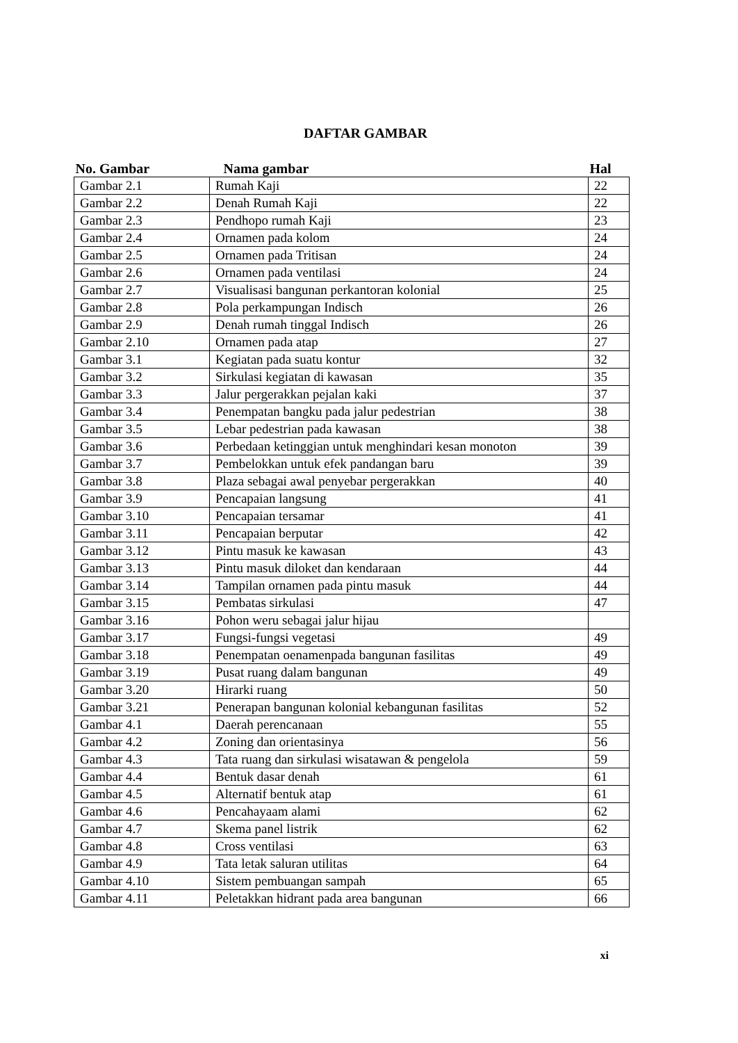DAFTAR GAMBAR
| No. Gambar | Nama gambar | Hal |
| --- | --- | --- |
| Gambar 2.1 | Rumah Kaji | 22 |
| Gambar 2.2 | Denah Rumah Kaji | 22 |
| Gambar 2.3 | Pendhopo rumah Kaji | 23 |
| Gambar 2.4 | Ornamen pada kolom | 24 |
| Gambar 2.5 | Ornamen pada Tritisan | 24 |
| Gambar 2.6 | Ornamen pada ventilasi | 24 |
| Gambar 2.7 | Visualisasi bangunan perkantoran kolonial | 25 |
| Gambar 2.8 | Pola perkampungan Indisch | 26 |
| Gambar 2.9 | Denah rumah tinggal Indisch | 26 |
| Gambar 2.10 | Ornamen pada atap | 27 |
| Gambar 3.1 | Kegiatan pada suatu kontur | 32 |
| Gambar 3.2 | Sirkulasi kegiatan di kawasan | 35 |
| Gambar 3.3 | Jalur pergerakkan pejalan kaki | 37 |
| Gambar 3.4 | Penempatan bangku pada jalur pedestrian | 38 |
| Gambar 3.5 | Lebar pedestrian pada kawasan | 38 |
| Gambar 3.6 | Perbedaan ketinggian untuk menghindari kesan monoton | 39 |
| Gambar 3.7 | Pembelokkan untuk efek pandangan baru | 39 |
| Gambar 3.8 | Plaza sebagai awal penyebar pergerakkan | 40 |
| Gambar 3.9 | Pencapaian langsung | 41 |
| Gambar 3.10 | Pencapaian tersamar | 41 |
| Gambar 3.11 | Pencapaian berputar | 42 |
| Gambar 3.12 | Pintu masuk ke kawasan | 43 |
| Gambar 3.13 | Pintu masuk diloket dan kendaraan | 44 |
| Gambar 3.14 | Tampilan ornamen pada pintu masuk | 44 |
| Gambar 3.15 | Pembatas sirkulasi | 47 |
| Gambar 3.16 | Pohon weru sebagai jalur hijau | |
| Gambar 3.17 | Fungsi-fungsi vegetasi | 49 |
| Gambar 3.18 | Penempatan oenamenpada bangunan fasilitas | 49 |
| Gambar 3.19 | Pusat ruang dalam bangunan | 49 |
| Gambar 3.20 | Hirarki ruang | 50 |
| Gambar 3.21 | Penerapan bangunan kolonial kebangunan fasilitas | 52 |
| Gambar 4.1 | Daerah perencanaan | 55 |
| Gambar 4.2 | Zoning dan orientasinya | 56 |
| Gambar 4.3 | Tata ruang dan sirkulasi wisatawan & pengelola | 59 |
| Gambar 4.4 | Bentuk dasar denah | 61 |
| Gambar 4.5 | Alternatif bentuk atap | 61 |
| Gambar 4.6 | Pencahayaam alami | 62 |
| Gambar 4.7 | Skema panel listrik | 62 |
| Gambar 4.8 | Cross ventilasi | 63 |
| Gambar 4.9 | Tata letak saluran utilitas | 64 |
| Gambar 4.10 | Sistem pembuangan sampah | 65 |
| Gambar 4.11 | Peletakkan hidrant pada area bangunan | 66 |
xi